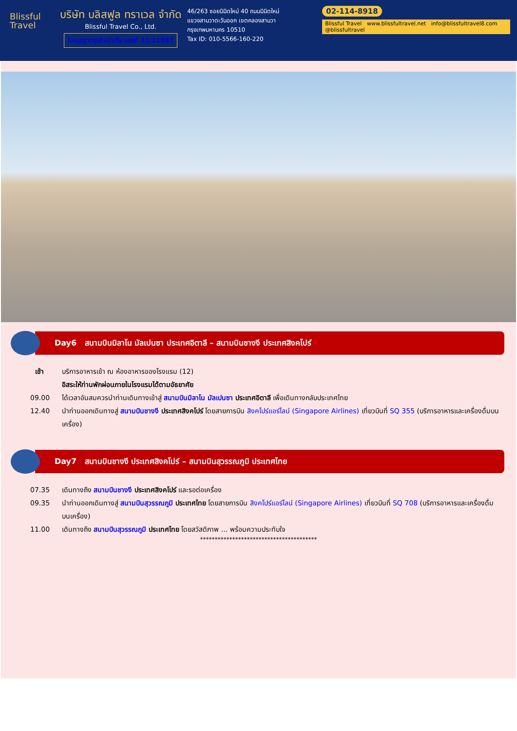Blissful
Travel
บริษัท บลิสฟูล ทราเวล จำกัด
Blissful Travel Co., Ltd.
ใบอนุญาตธุรกิจนำเที่ยวเลขที่ 11/11987
46/263 ซอยนิมิตใหม่ 40 ถนนนิมิตใหม่
แขวงสามวาตะวันออก เขตคลองสามวา
กรุงเทพมหานคร 10510
Tax ID: 010-5566-160-220
02-114-8918
Blissful Travel www.blissfultravel.net info@blissfultravel8.com @blissfultravel
Day6 สนามบินมิลาโน มัลเปนซา ประเทศอิตาลี – สนามบินชางงี ประเทศสิงคโปร์
เช้า บริการอาหารเช้า ณ ห้องอาหารของโรงแรม (12)
อิสระให้ท่านพักผ่อนภายในโรงแรมได้ตามอัธยาศัย
09.00 ได้เวลาอันสมควรนำท่านเดินทางเข้าสู่ สนามบินมิลาโน มัลเปนซา ประเทศอิตาลี เพื่อเดินทางกลับประเทศไทย
12.40 นำท่านออกเดินทางสู่ สนามบินชางงี ประเทศสิงคโปร์ โดยสายการบิน สิงคโปร์แอร์ไลน์ (Singapore Airlines) เที่ยวบินที่ SQ 355 (บริการอาหารและเครื่องดื่มบนเครื่อง)
Day7 สนามบินชางงี ประเทศสิงคโปร์ – สนามบินสุวรรณภูมิ ประเทศไทย
07.35 เดินทางถึง สนามบินชางงี ประเทศสิงคโปร์ และรอต่อเครื่อง
09.35 นำท่านออกเดินทางสู่ สนามบินสุวรรณภูมิ ประเทศไทย โดยสายการบิน สิงคโปร์แอร์ไลน์ (Singapore Airlines) เที่ยวบินที่ SQ 708 (บริการอาหารและเครื่องดื่มบนเครื่อง)
11.00 เดินทางถึง สนามบินสุวรรณภูมิ ประเทศไทย โดยสวัสดิภาพ ... พร้อมความประทับใจ
****************************************